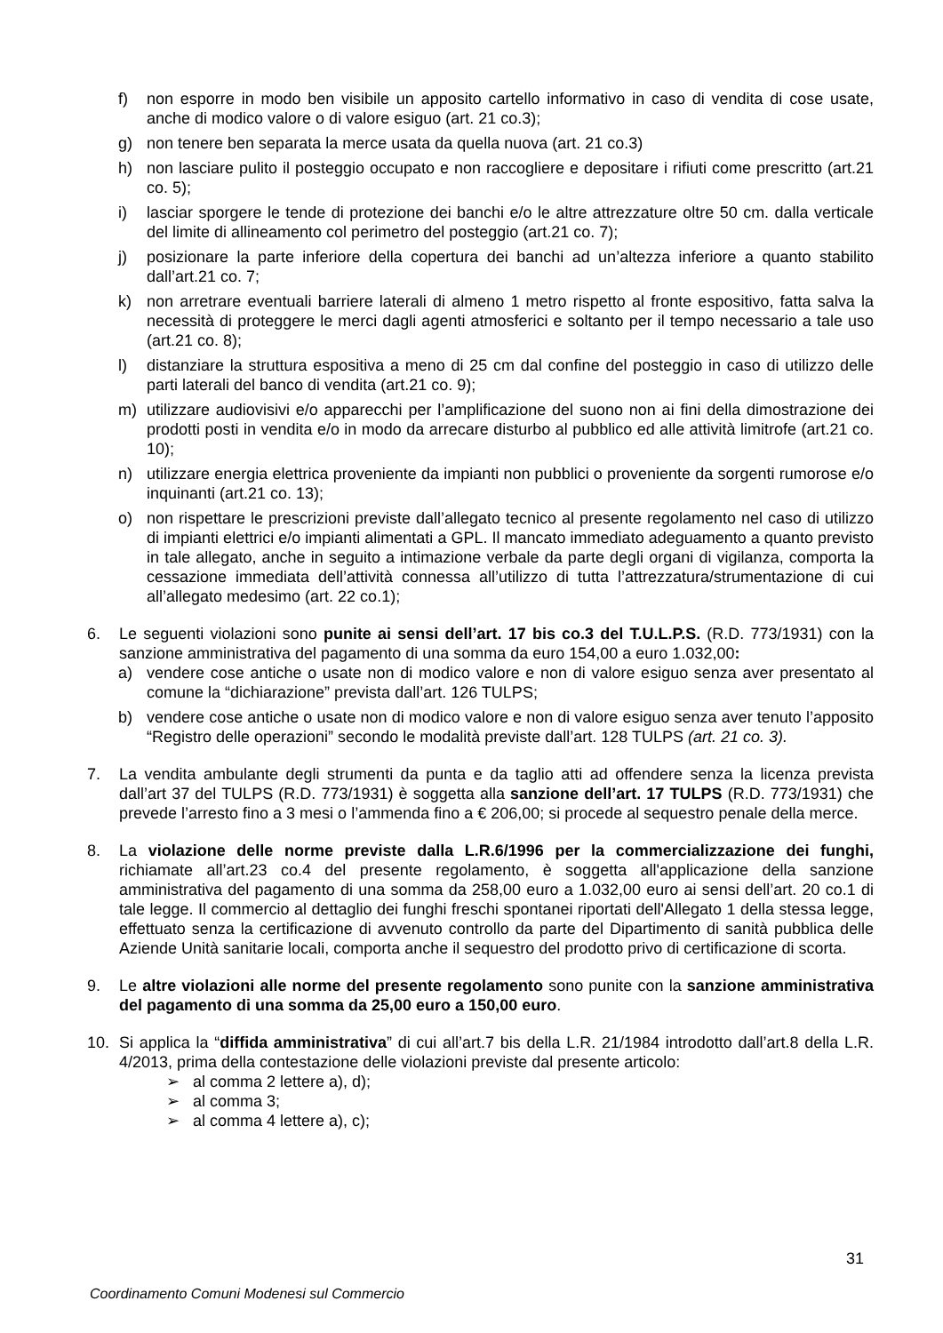f) non esporre in modo ben visibile un apposito cartello informativo in caso di vendita di cose usate, anche di modico valore o di valore esiguo (art. 21 co.3);
g) non tenere ben separata la merce usata da quella nuova (art. 21 co.3)
h) non lasciare pulito il posteggio occupato e non raccogliere e depositare i rifiuti come prescritto (art.21 co. 5);
i) lasciar sporgere le tende di protezione dei banchi e/o le altre attrezzature oltre 50 cm. dalla verticale del limite di allineamento col perimetro del posteggio (art.21 co. 7);
j) posizionare la parte inferiore della copertura dei banchi ad un’altezza inferiore a quanto stabilito dall’art.21 co. 7;
k) non arretrare eventuali barriere laterali di almeno 1 metro rispetto al fronte espositivo, fatta salva la necessità di proteggere le merci dagli agenti atmosferici e soltanto per il tempo necessario a tale uso (art.21 co. 8);
l) distanziare la struttura espositiva a meno di 25 cm dal confine del posteggio in caso di utilizzo delle parti laterali del banco di vendita (art.21 co. 9);
m) utilizzare audiovisivi e/o apparecchi per l’amplificazione del suono non ai fini della dimostrazione dei prodotti posti in vendita e/o in modo da arrecare disturbo al pubblico ed alle attività limitrofe (art.21 co. 10);
n) utilizzare energia elettrica proveniente da impianti non pubblici o proveniente da sorgenti rumorose e/o inquinanti (art.21 co. 13);
o) non rispettare le prescrizioni previste dall’allegato tecnico al presente regolamento nel caso di utilizzo di impianti elettrici e/o impianti alimentati a GPL. Il mancato immediato adeguamento a quanto previsto in tale allegato, anche in seguito a intimazione verbale da parte degli organi di vigilanza, comporta la cessazione immediata dell’attività connessa all’utilizzo di tutta l’attrezzatura/strumentazione di cui all’allegato medesimo (art. 22 co.1);
6. Le seguenti violazioni sono punite ai sensi dell’art. 17 bis co.3 del T.U.L.P.S. (R.D. 773/1931) con la sanzione amministrativa del pagamento di una somma da euro 154,00 a euro 1.032,00:
a) vendere cose antiche o usate non di modico valore e non di valore esiguo senza aver presentato al comune la “dichiarazione” prevista dall’art. 126 TULPS;
b) vendere cose antiche o usate non di modico valore e non di valore esiguo senza aver tenuto l’apposito “Registro delle operazioni” secondo le modalità previste dall’art. 128 TULPS (art. 21 co. 3).
7. La vendita ambulante degli strumenti da punta e da taglio atti ad offendere senza la licenza prevista dall’art 37 del TULPS (R.D. 773/1931) è soggetta alla sanzione dell’art. 17 TULPS (R.D. 773/1931) che prevede l’arresto fino a 3 mesi o l’ammenda fino a € 206,00; si procede al sequestro penale della merce.
8. La violazione delle norme previste dalla L.R.6/1996 per la commercializzazione dei funghi, richiamate all’art.23 co.4 del presente regolamento, è soggetta all'applicazione della sanzione amministrativa del pagamento di una somma da 258,00 euro a 1.032,00 euro ai sensi dell’art. 20 co.1 di tale legge. Il commercio al dettaglio dei funghi freschi spontanei riportati dell'Allegato 1 della stessa legge, effettuato senza la certificazione di avvenuto controllo da parte del Dipartimento di sanità pubblica delle Aziende Unità sanitarie locali, comporta anche il sequestro del prodotto privo di certificazione di scorta.
9. Le altre violazioni alle norme del presente regolamento sono punite con la sanzione amministrativa del pagamento di una somma da 25,00 euro a 150,00 euro.
10. Si applica la “diffida amministrativa” di cui all’art.7 bis della L.R. 21/1984 introdotto dall’art.8 della L.R. 4/2013, prima della contestazione delle violazioni previste dal presente articolo:
➢ al comma 2 lettere a), d);
➢ al comma 3;
➢ al comma 4 lettere a), c);
31
Coordinamento Comuni Modenesi sul Commercio